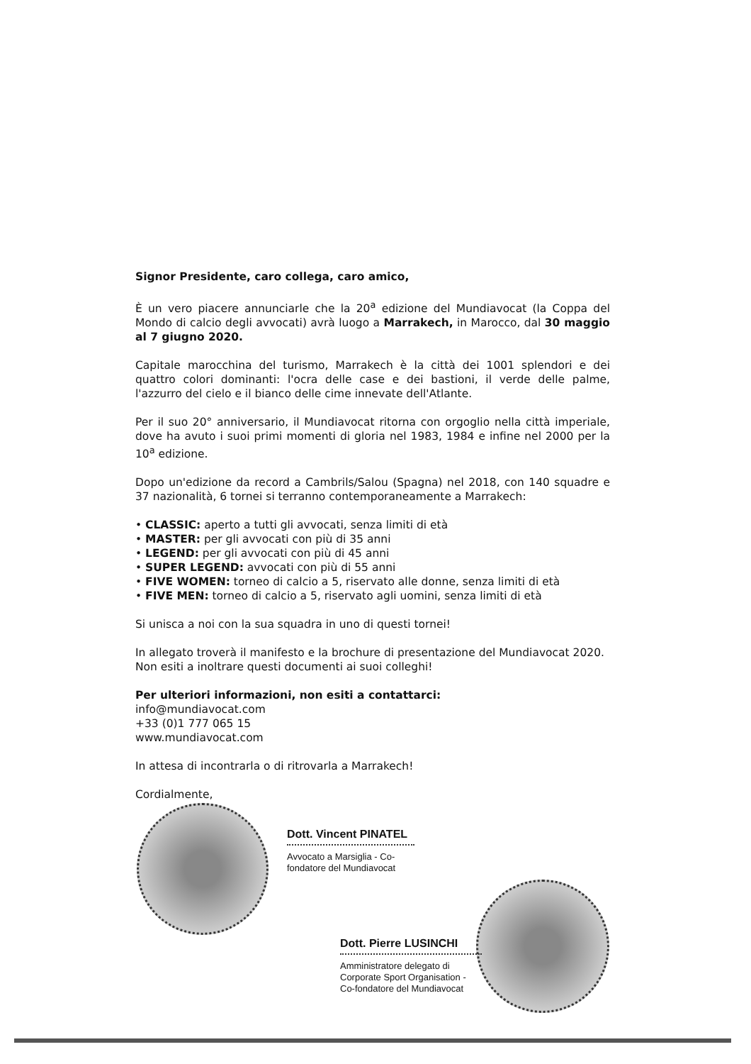Signor Presidente, caro collega, caro amico,
È un vero piacere annunciarle che la 20<sup>a</sup> edizione del Mundiavocat (la Coppa del Mondo di calcio degli avvocati) avrà luogo a Marrakech, in Marocco, dal 30 maggio al 7 giugno 2020.
Capitale marocchina del turismo, Marrakech è la città dei 1001 splendori e dei quattro colori dominanti: l'ocra delle case e dei bastioni, il verde delle palme, l'azzurro del cielo e il bianco delle cime innevate dell'Atlante.
Per il suo 20° anniversario, il Mundiavocat ritorna con orgoglio nella città imperiale, dove ha avuto i suoi primi momenti di gloria nel 1983, 1984 e infine nel 2000 per la 10<sup>a</sup> edizione.
Dopo un'edizione da record a Cambrils/Salou (Spagna) nel 2018, con 140 squadre e 37 nazionalità, 6 tornei si terranno contemporaneamente a Marrakech:
• CLASSIC: aperto a tutti gli avvocati, senza limiti di età
• MASTER: per gli avvocati con più di 35 anni
• LEGEND: per gli avvocati con più di 45 anni
• SUPER LEGEND: avvocati con più di 55 anni
• FIVE WOMEN: torneo di calcio a 5, riservato alle donne, senza limiti di età
• FIVE MEN: torneo di calcio a 5, riservato agli uomini, senza limiti di età
Si unisca a noi con la sua squadra in uno di questi tornei!
In allegato troverà il manifesto e la brochure di presentazione del Mundiavocat 2020. Non esiti a inoltrare questi documenti ai suoi colleghi!
Per ulteriori informazioni, non esiti a contattarci:
info@mundiavocat.com
+33 (0)1 777 065 15
www.mundiavocat.com
In attesa di incontrarla o di ritrovarla a Marrakech!
Cordialmente,
Dott. Vincent PINATEL
Avvocato a Marsiglia - Co-fondatore del Mundiavocat
Dott. Pierre LUSINCHI
Amministratore delegato di Corporate Sport Organisation - Co-fondatore del Mundiavocat